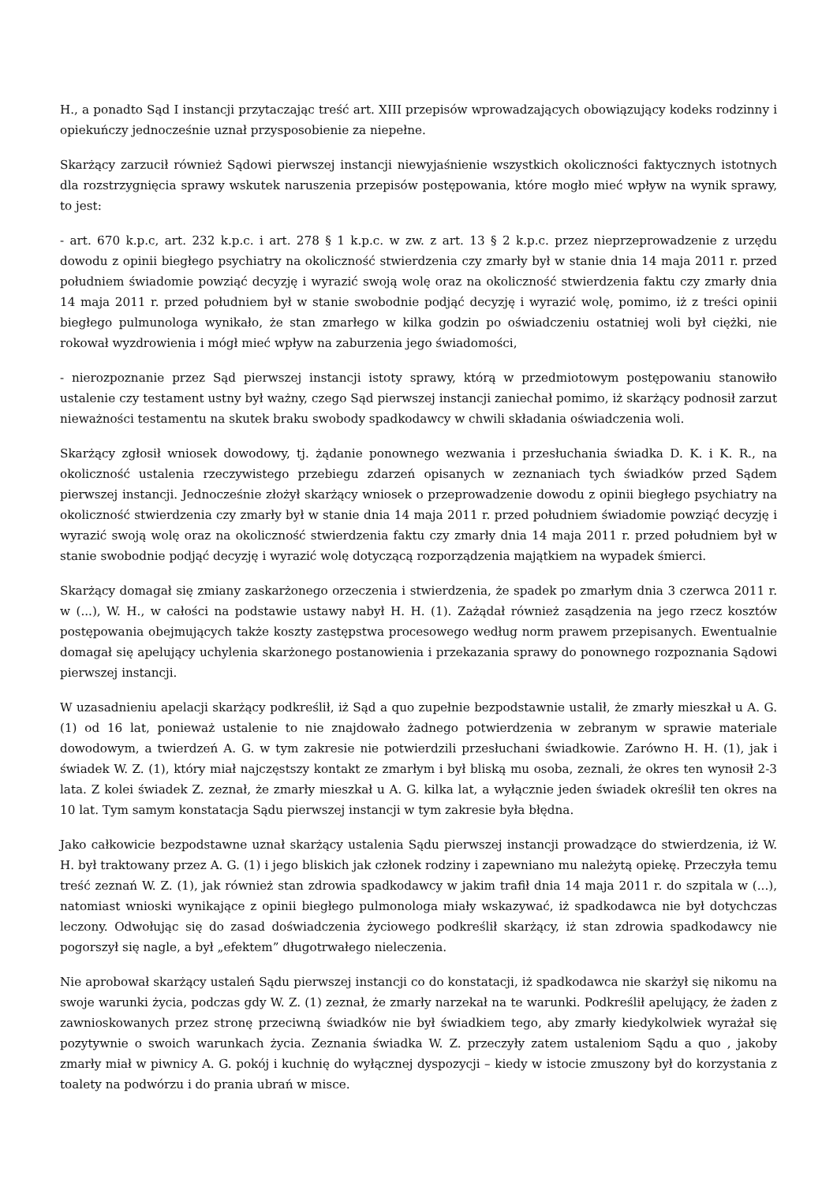H., a ponadto Sąd I instancji przytaczając treść art. XIII przepisów wprowadzających obowiązujący kodeks rodzinny i opiekuńczy jednocześnie uznał przysposobienie za niepełne.
Skarżący zarzucił również Sądowi pierwszej instancji niewyjaśnienie wszystkich okoliczności faktycznych istotnych dla rozstrzygnięcia sprawy wskutek naruszenia przepisów postępowania, które mogło mieć wpływ na wynik sprawy, to jest:
- art. 670 k.p.c, art. 232 k.p.c. i art. 278 § 1 k.p.c. w zw. z art. 13 § 2 k.p.c. przez nieprzeprowadzenie z urzędu dowodu z opinii biegłego psychiatry na okoliczność stwierdzenia czy zmarły był w stanie dnia 14 maja 2011 r. przed południem świadomie powziąć decyzję i wyrazić swoją wolę oraz na okoliczność stwierdzenia faktu czy zmarły dnia 14 maja 2011 r. przed południem był w stanie swobodnie podjąć decyzję i wyrazić wolę, pomimo, iż z treści opinii biegłego pulmunologa wynikało, że stan zmarłego w kilka godzin po oświadczeniu ostatniej woli był ciężki, nie rokował wyzdrowienia i mógł mieć wpływ na zaburzenia jego świadomości,
- nierozpoznanie przez Sąd pierwszej instancji istoty sprawy, którą w przedmiotowym postępowaniu stanowiło ustalenie czy testament ustny był ważny, czego Sąd pierwszej instancji zaniechał pomimo, iż skarżący podnosił zarzut nieważności testamentu na skutek braku swobody spadkodawcy w chwili składania oświadczenia woli.
Skarżący zgłosił wniosek dowodowy, tj. żądanie ponownego wezwania i przesłuchania świadka D. K. i K. R., na okoliczność ustalenia rzeczywistego przebiegu zdarzeń opisanych w zeznaniach tych świadków przed Sądem pierwszej instancji. Jednocześnie złożył skarżący wniosek o przeprowadzenie dowodu z opinii biegłego psychiatry na okoliczność stwierdzenia czy zmarły był w stanie dnia 14 maja 2011 r. przed południem świadomie powziąć decyzję i wyrazić swoją wolę oraz na okoliczność stwierdzenia faktu czy zmarły dnia 14 maja 2011 r. przed południem był w stanie swobodnie podjąć decyzję i wyrazić wolę dotyczącą rozporządzenia majątkiem na wypadek śmierci.
Skarżący domagał się zmiany zaskarżonego orzeczenia i stwierdzenia, że spadek po zmarłym dnia 3 czerwca 2011 r. w (...), W. H., w całości na podstawie ustawy nabył H. H. (1). Zażądał również zasądzenia na jego rzecz kosztów postępowania obejmujących także koszty zastępstwa procesowego według norm prawem przepisanych. Ewentualnie domagał się apelujący uchylenia skarżonego postanowienia i przekazania sprawy do ponownego rozpoznania Sądowi pierwszej instancji.
W uzasadnieniu apelacji skarżący podkreślił, iż Sąd a quo zupełnie bezpodstawnie ustalił, że zmarły mieszkał u A. G. (1) od 16 lat, ponieważ ustalenie to nie znajdowało żadnego potwierdzenia w zebranym w sprawie materiale dowodowym, a twierdzeń A. G. w tym zakresie nie potwierdzili przesłuchani świadkowie. Zarówno H. H. (1), jak i świadek W. Z. (1), który miał najczęstszy kontakt ze zmarłym i był bliską mu osoba, zeznali, że okres ten wynosił 2-3 lata. Z kolei świadek Z. zeznał, że zmarły mieszkał u A. G. kilka lat, a wyłącznie jeden świadek określił ten okres na 10 lat. Tym samym konstatacja Sądu pierwszej instancji w tym zakresie była błędna.
Jako całkowicie bezpodstawne uznał skarżący ustalenia Sądu pierwszej instancji prowadzące do stwierdzenia, iż W. H. był traktowany przez A. G. (1) i jego bliskich jak członek rodziny i zapewniano mu należytą opiekę. Przeczyła temu treść zeznań W. Z. (1), jak również stan zdrowia spadkodawcy w jakim trafił dnia 14 maja 2011 r. do szpitala w (...), natomiast wnioski wynikające z opinii biegłego pulmonologa miały wskazywać, iż spadkodawca nie był dotychczas leczony. Odwołując się do zasad doświadczenia życiowego podkreślił skarżący, iż stan zdrowia spadkodawcy nie pogorszył się nagle, a był „efektem” długotrwałego nieleczenia.
Nie aprobował skarżący ustaleń Sądu pierwszej instancji co do konstatacji, iż spadkodawca nie skarżył się nikomu na swoje warunki życia, podczas gdy W. Z. (1) zeznał, że zmarły narzekał na te warunki. Podkreślił apelujący, że żaden z zawnioskowanych przez stronę przeciwną świadków nie był świadkiem tego, aby zmarły kiedykolwiek wyrażał się pozytywnie o swoich warunkach życia. Zeznania świadka W. Z. przeczyły zatem ustaleniom Sądu a quo , jakoby zmarły miał w piwnicy A. G. pokój i kuchnię do wyłącznej dyspozycji – kiedy w istocie zmuszony był do korzystania z toalety na podwórzu i do prania ubrań w misce.